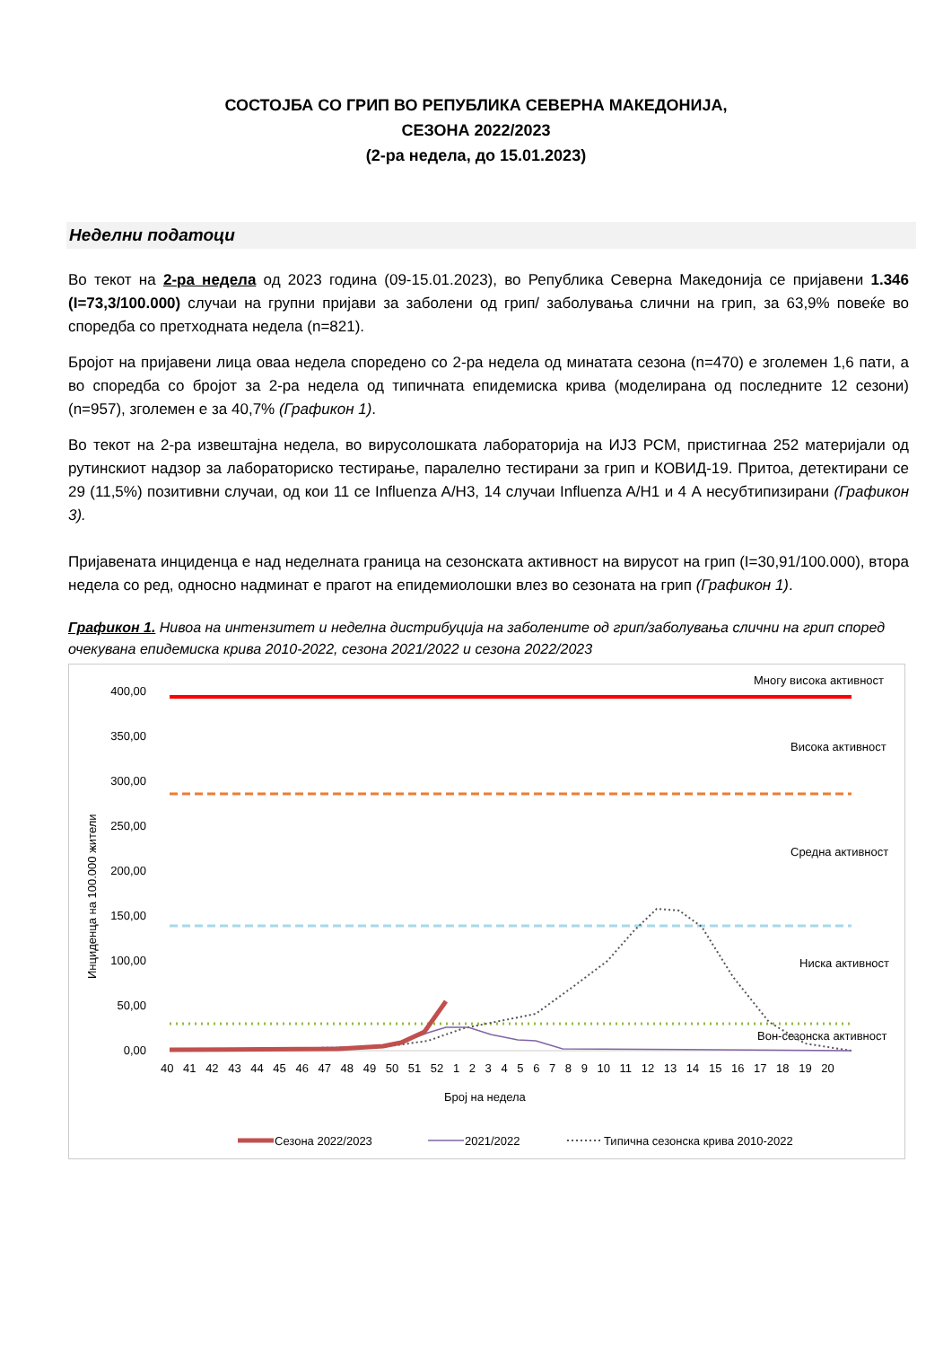СОСТОЈБА СО ГРИП ВО РЕПУБЛИКА СЕВЕРНА МАКЕДОНИЈА,
СЕЗОНА 2022/2023
(2-ра недела, до 15.01.2023)
Неделни податоци
Во текот на 2-ра недела од 2023 година (09-15.01.2023), во Република Северна Македонија се пријавени 1.346 (I=73,3/100.000) случаи на групни пријави за заболени од грип/ заболувања слични на грип, за 63,9% повеќе во споредба со претходната недела (n=821).
Бројот на пријавени лица оваа недела споредено со 2-ра недела од минатата сезона (n=470) е зголемен 1,6 пати, а во споредба со бројот за 2-ра недела од типичната епидемиска крива (моделирана од последните 12 сезони) (n=957), зголемен е за 40,7% (Графикон 1).
Во текот на 2-ра извештајна недела, во вирусолошката лабораторија на ИЈЗ РСМ, пристигнаа 252 материјали од рутинскиот надзор за лабораториско тестирање, паралелно тестирани за грип и КОВИД-19. Притоа, детектирани се 29 (11,5%) позитивни случаи, од кои 11 се Influenza A/H3, 14 случаи Influenza A/H1 и 4 А несубтипизирани (Графикон 3).
Пријавената инциденца е над неделната граница на сезонската активност на вирусот на грип (I=30,91/100.000), втора недела со ред, односно надминат е прагот на епидемиолошки влез во сезоната на грип (Графикон 1).
Графикон 1. Нивоа на интензитет и неделна дистрибуција на заболените од грип/заболувања слични на грип според очекувана епидемиска крива 2010-2022, сезона 2021/2022 и сезона 2022/2023
Многу висока активност
Висока активност
Средна активност
Ниска активност
Вон-сезонска активност
400,00
350,00
300,00
250,00
200,00
150,00
100,00
50,00
0,00
Инциденца на 100.000 жители
40 41 42 43 44 45 46 47 48 49 50 51 52 1 2 3 4 5 6 7 8 9 10 11 12 13 14 15 16 17 18 19 20
Број на недела
Сезона 2022/2023
2021/2022
Типична сезонска крива 2010-2022